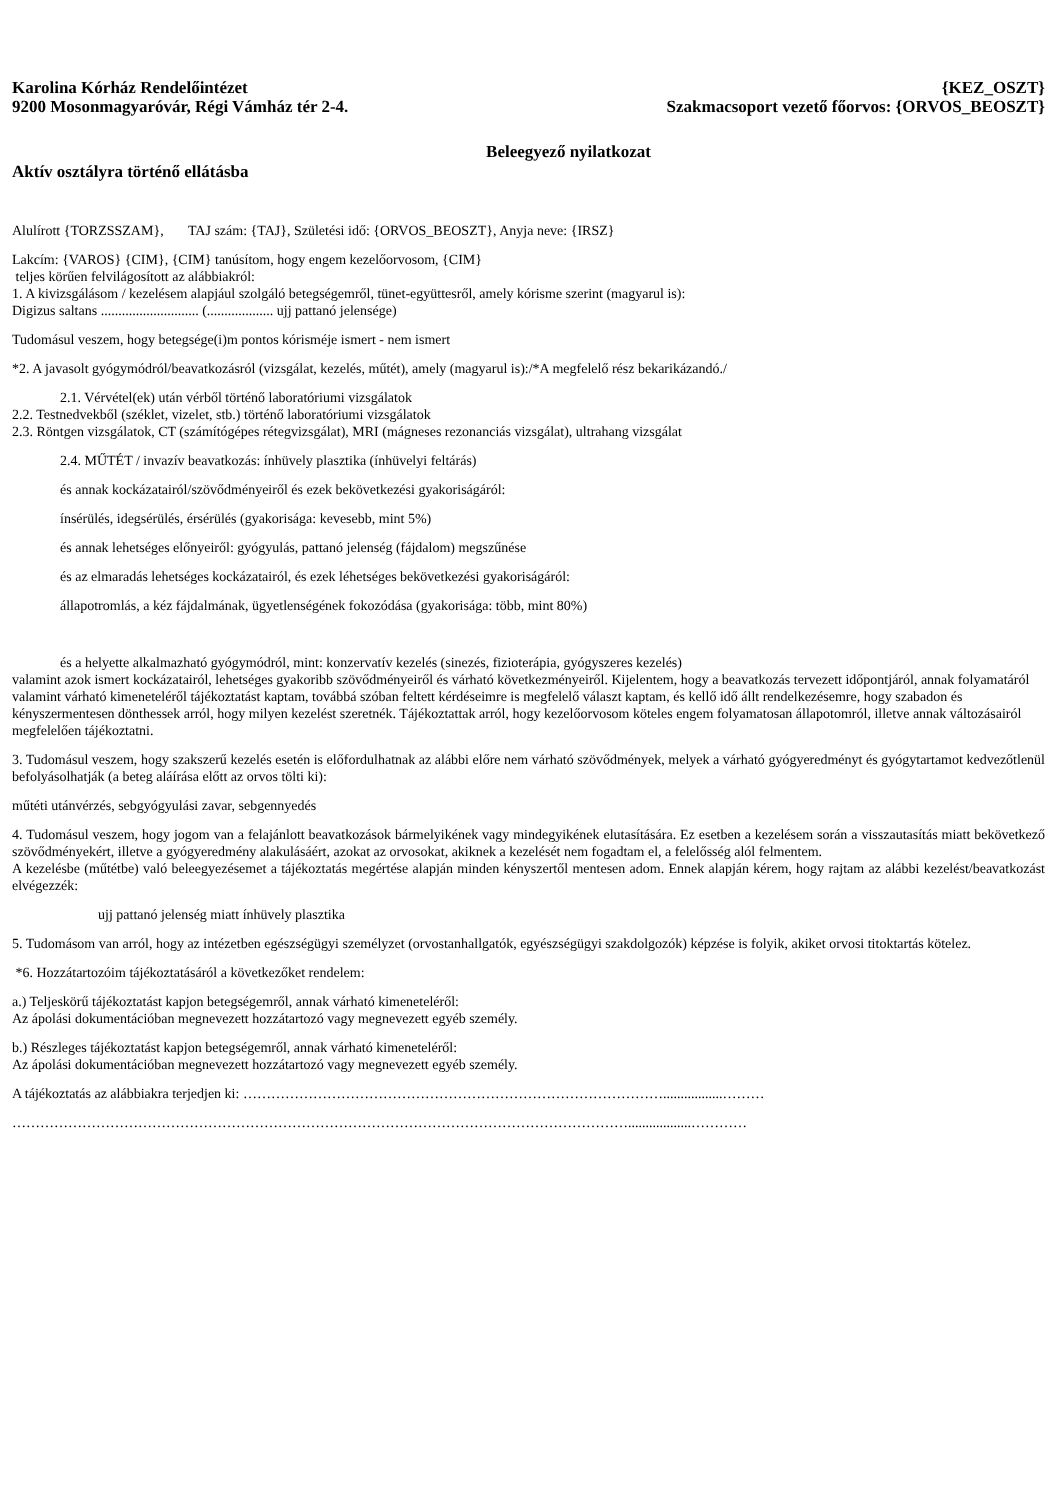Karolina Kórház Rendelőintézet
9200 Mosonmagyaróvár, Régi Vámház tér 2-4.
{KEZ_OSZT}
Szakmacsoport vezető főorvos: {ORVOS_BEOSZT}
Beleegyező nyilatkozat
Aktív osztályra történő ellátásba
Alulírott {TORZSSZAM}, TAJ szám: {TAJ}, Születési idő: {ORVOS_BEOSZT}, Anyja neve: {IRSZ}
Lakcím: {VAROS} {CIM}, {CIM} tanúsítom, hogy engem kezelőorvosom, {CIM}
teljes körűen felvilágosított az alábbiakról:
1. A kivizsgálásom / kezelésem alapjául szolgáló betegségemről, tünet-együttesről, amely kórisme szerint (magyarul is):
Digizus saltans ............................ (................... ujj pattanó jelensége)
Tudomásul veszem, hogy betegsége(i)m pontos kórisméje ismert - nem ismert
*2. A javasolt gyógymódról/beavatkozásról (vizsgálat, kezelés, műtét), amely (magyarul is):/*A megfelelő rész bekarikázandó./
2.1. Vérvétel(ek) után vérből történő laboratóriumi vizsgálatok
2.2. Testnedvekből (széklet, vizelet, stb.) történő laboratóriumi vizsgálatok
2.3. Röntgen vizsgálatok, CT (számítógépes rétegvizsgálat), MRI (mágneses rezonanciás vizsgálat), ultrahang vizsgálat
2.4. MŰTÉT / invazív beavatkozás: ínhüvely plasztika (ínhüvelyi feltárás)
és annak kockázatairól/szövődményeiről és ezek bekövetkezési gyakoriságáról:
ínsérülés, idegsérülés, érsérülés (gyakorisága: kevesebb, mint 5%)
és annak lehetséges előnyeiről: gyógyulás, pattanó jelenség (fájdalom) megszűnése
és az elmaradás lehetséges kockázatairól, és ezek léhetséges bekövetkezési gyakoriságáról:
állapotromlás, a kéz fájdalmának, ügyetlenségének fokozódása (gyakorisága: több, mint 80%)
és a helyette alkalmazható gyógymódról, mint: konzervatív kezelés (sinezés, fizioterápia, gyógyszeres kezelés)
valamint azok ismert kockázatairól, lehetséges gyakoribb szövődményeiről és várható következményeiről. Kijelentem, hogy a beavatkozás tervezett időpontjáról, annak folyamatáról valamint várható kimeneteléről tájékoztatást kaptam, továbbá szóban feltett kérdéseimre is megfelelő választ kaptam, és kellő idő állt rendelkezésemre, hogy szabadon és kényszermentesen dönthessek arról, hogy milyen kezelést szeretnék. Tájékoztattak arról, hogy kezelőorvosom köteles engem folyamatosan állapotomról, illetve annak változásairól megfelelően tájékoztatni.
3. Tudomásul veszem, hogy szakszerű kezelés esetén is előfordulhatnak az alábbi előre nem várható szövődmények, melyek a várható gyógyeredményt és gyógytartamot kedvezőtlenül befolyásolhatják (a beteg aláírása előtt az orvos tölti ki):
műtéti utánvérzés, sebgyógyulási zavar, sebgennyedés
4. Tudomásul veszem, hogy jogom van a felajánlott beavatkozások bármelyikének vagy mindegyikének elutasítására. Ez esetben a kezelésem során a visszautasítás miatt bekövetkező szövődményekért, illetve a gyógyeredmény alakulásáért, azokat az orvosokat, akiknek a kezelését nem fogadtam el, a felelősség alól felmentem.
A kezelésbe (műtétbe) való beleegyezésemet a tájékoztatás megértése alapján minden kényszertől mentesen adom. Ennek alapján kérem, hogy rajtam az alábbi kezelést/beavatkozást elvégezzék:
ujj pattanó jelenség miatt ínhüvely plasztika
5. Tudomásom van arról, hogy az intézetben egészségügyi személyzet (orvostanhallgatók, egyészségügyi szakdolgozók) képzése is folyik, akiket orvosi titoktartás kötelez.
*6. Hozzátartozóim tájékoztatásáról a következőket rendelem:
a.) Teljeskörű tájékoztatást kapjon betegségemről, annak várható kimeneteléről:
Az ápolási dokumentációban megnevezett hozzátartozó vagy megnevezett egyéb személy.
b.) Részleges tájékoztatást kapjon betegségemről, annak várható kimeneteléről:
Az ápolási dokumentációban megnevezett hozzátartozó vagy megnevezett egyéb személy.
A tájékoztatás az alábbiakra terjedjen ki: ……………………………………………………………………………….................………
……………………………………………………………………………………………………………………..................…………